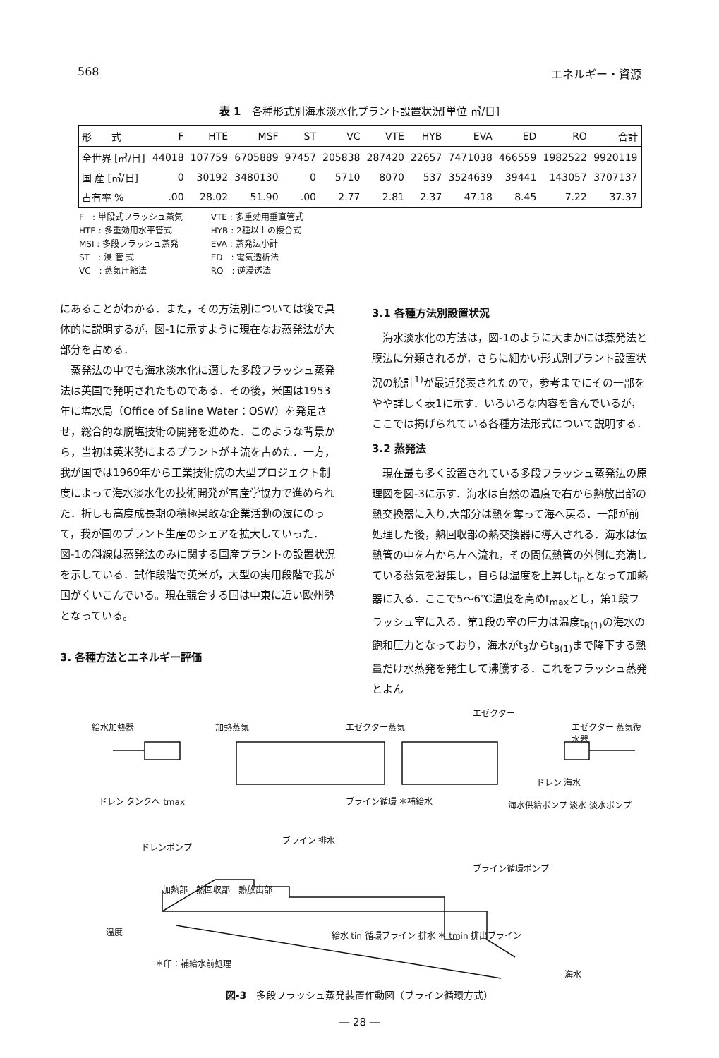568 エネルギー・資源
表 1　各種形式別海水淡水化プラント設置状況[単位 ㎥/日]
| 形 式 | F | HTE | MSF | ST | VC | VTE | HYB | EVA | ED | RO | 合計 |
| --- | --- | --- | --- | --- | --- | --- | --- | --- | --- | --- | --- |
| 全世界 [㎥/日] | 44018 | 107759 | 6705889 | 97457 | 205838 | 287420 | 22657 | 7471038 | 466559 | 1982522 | 9920119 |
| 国 産 [㎥/日] | 0 | 30192 | 3480130 | 0 | 5710 | 8070 | 537 | 3524639 | 39441 | 143057 | 3707137 |
| 占有率 % | .00 | 28.02 | 51.90 | .00 | 2.77 | 2.81 | 2.37 | 47.18 | 8.45 | 7.22 | 37.37 |
F　: 単段式フラッシュ蒸気
HTE : 多重効用水平管式
MSI : 多段フラッシュ蒸発
ST　: 浸 管 式
VC　: 蒸気圧縮法
VTE : 多重効用垂直管式
HYB : 2種以上の複合式
EVA : 蒸発法小計
ED　: 電気透析法
RO　: 逆浸透法
にあることがわかる．また，その方法別については後で具体的に説明するが，図-1に示すように現在なお蒸発法が大部分を占める．
蒸発法の中でも海水淡水化に適した多段フラッシュ蒸発法は英国で発明されたものである．その後，米国は1953年に塩水局（Office of Saline Water：OSW）を発足させ，総合的な脱塩技術の開発を進めた．このような背景から，当初は英米勢によるプラントが主流を占めた．一方，我が国では1969年から工業技術院の大型プロジェクト制度によって海水淡水化の技術開発が官産学協力で進められた．折しも高度成長期の積極果敢な企業活動の波にのって，我が国のプラント生産のシェアを拡大していった．図-1の斜線は蒸発法のみに関する国産プラントの設置状況を示している．試作段階で英米が，大型の実用段階で我が国がくいこんでいる。現在競合する国は中東に近い欧州勢となっている。
3. 各種方法とエネルギー評価
3.1 各種方法別設置状況
海水淡水化の方法は，図-1のように大まかには蒸発法と膜法に分類されるが，さらに細かい形式別プラント設置状況の統計<sup>1)</sup>が最近発表されたので，参考までにその一部をやや詳しく表1に示す．いろいろな内容を含んでいるが，ここでは掲げられている各種方法形式について説明する．
3.2 蒸発法
現在最も多く設置されている多段フラッシュ蒸発法の原理図を図-3に示す．海水は自然の温度で右から熱放出部の熱交換器に入り,大部分は熱を奪って海へ戻る．一部が前処理した後，熱回収部の熱交換器に導入される．海水は伝熱管の中を右から左へ流れ，その間伝熱管の外側に充満している蒸気を凝集し，自らは温度を上昇しt<sub>in</sub>となって加熱器に入る．ここで5～6℃温度を高めt<sub>max</sub>とし，第1段フラッシュ室に入る．第1段の室の圧力は温度t<sub>B(1)</sub>の海水の飽和圧力となっており，海水がt<sub>3</sub>からt<sub>B(1)</sub>まで降下する熱量だけ水蒸発を発生して沸騰する．これをフラッシュ蒸発とよん
給水加熱器 加熱蒸気 エゼクター蒸気
エゼクター
エゼクター 蒸気復水器
ドレン 海水
ドレン タンクへ tmax ブライン循環 ＊補給水 海水供給ポンプ 淡水 淡水ポンプ
ドレンポンプ
ブライン 排水
ブライン循環ポンプ
加熱部　熱回収部　熱放出部
給水 tin 循環ブライン 排水 ＊ tmin 排出ブライン
温度
＊印：補給水前処理
海水
図-3　多段フラッシュ蒸発装置作動図（ブライン循環方式）
― 28 ―